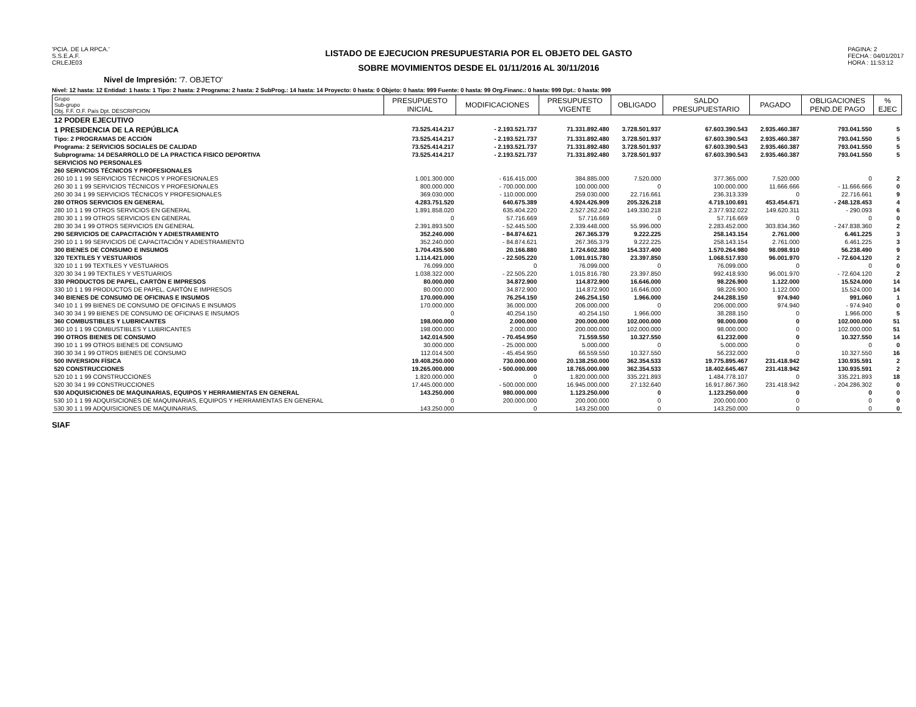'PCIA. DE LA RPCA.'
S.S.E.A.F.
CRLEJE03
LISTADO DE EJECUCION PRESUPUESTARIA POR EL OBJETO DEL GASTO
SOBRE MOVIMIENTOS DESDE EL 01/11/2016 AL 30/11/2016
PAGINA: 2
FECHA : 04/01/2017
HORA : 11:53:12
Nivel de Impresión: '7. OBJETO'
Nivel: 12 hasta: 12 Entidad: 1 hasta: 1 Tipo: 2 hasta: 2 Programa: 2 hasta: 2 SubProg.: 14 hasta: 14 Proyecto: 0 hasta: 0 Objeto: 0 hasta: 999 Fuente: 0 hasta: 99 Org.Financ.: 0 hasta: 999 Dpt.: 0 hasta: 999
| Grupo Sub-grupo Obj. F.F. O.F. País Dpt. DESCRIPCION | PRESUPUESTO INICIAL | MODIFICACIONES | PRESUPUESTO VIGENTE | OBLIGADO | SALDO PRESUPUESTARIO | PAGADO | OBLIGACIONES PEND.DE PAGO | % EJEC |
| --- | --- | --- | --- | --- | --- | --- | --- | --- |
| 12 PODER EJECUTIVO | | | | | | | | |
| 1 PRESIDENCIA DE LA REPÚBLICA | 73.525.414.217 | - 2.193.521.737 | 71.331.892.480 | 3.728.501.937 | 67.603.390.543 | 2.935.460.387 | 793.041.550 | 5 |
| Tipo: 2 PROGRAMAS DE ACCIÓN | 73.525.414.217 | - 2.193.521.737 | 71.331.892.480 | 3.728.501.937 | 67.603.390.543 | 2.935.460.387 | 793.041.550 | 5 |
| Programa: 2 SERVICIOS SOCIALES DE CALIDAD | 73.525.414.217 | - 2.193.521.737 | 71.331.892.480 | 3.728.501.937 | 67.603.390.543 | 2.935.460.387 | 793.041.550 | 5 |
| Subprograma: 14 DESARROLLO DE LA PRACTICA FISICO DEPORTIVA | 73.525.414.217 | - 2.193.521.737 | 71.331.892.480 | 3.728.501.937 | 67.603.390.543 | 2.935.460.387 | 793.041.550 | 5 |
| SERVICIOS NO PERSONALES | | | | | | | | |
| 260 SERVICIOS TÉCNICOS Y PROFESIONALES | | | | | | | | |
| 260 10 1 1 99 SERVICIOS TÉCNICOS Y PROFESIONALES | 1.001.300.000 | - 616.415.000 | 384.885.000 | 7.520.000 | 377.365.000 | 7.520.000 | 0 | 2 |
| 260 30 1 1 99 SERVICIOS TÉCNICOS Y PROFESIONALES | 800.000.000 | - 700.000.000 | 100.000.000 | 0 | 100.000.000 | 11.666.666 | - 11.666.666 | 0 |
| 260 30 34 1 99 SERVICIOS TÉCNICOS Y PROFESIONALES | 369.030.000 | - 110.000.000 | 259.030.000 | 22.716.661 | 236.313.339 | 0 | 22.716.661 | 9 |
| 280 OTROS SERVICIOS EN GENERAL | 4.283.751.520 | 640.675.389 | 4.924.426.909 | 205.326.218 | 4.719.100.691 | 453.454.671 | - 248.128.453 | 4 |
| 280 10 1 1 99 OTROS SERVICIOS EN GENERAL | 1.891.858.020 | 635.404.220 | 2.527.262.240 | 149.330.218 | 2.377.932.022 | 149.620.311 | - 290.093 | 6 |
| 280 30 1 1 99 OTROS SERVICIOS EN GENERAL | 0 | 57.716.669 | 57.716.669 | 0 | 57.716.669 | 0 | 0 | 0 |
| 280 30 34 1 99 OTROS SERVICIOS EN GENERAL | 2.391.893.500 | - 52.445.500 | 2.339.448.000 | 55.996.000 | 2.283.452.000 | 303.834.360 | - 247.838.360 | 2 |
| 290 SERVICIOS DE CAPACITACIÓN Y ADIESTRAMIENTO | 352.240.000 | - 84.874.621 | 267.365.379 | 9.222.225 | 258.143.154 | 2.761.000 | 6.461.225 | 3 |
| 290 10 1 1 99 SERVICIOS DE CAPACITACIÓN Y ADIESTRAMIENTO | 352.240.000 | - 84.874.621 | 267.365.379 | 9.222.225 | 258.143.154 | 2.761.000 | 6.461.225 | 3 |
| 300 BIENES DE CONSUMO E INSUMOS | 1.704.435.500 | 20.166.880 | 1.724.602.380 | 154.337.400 | 1.570.264.980 | 98.098.910 | 56.238.490 | 9 |
| 320 TEXTILES Y VESTUARIOS | 1.114.421.000 | - 22.505.220 | 1.091.915.780 | 23.397.850 | 1.068.517.930 | 96.001.970 | - 72.604.120 | 2 |
| 320 10 1 1 99 TEXTILES Y VESTUARIOS | 76.099.000 | 0 | 76.099.000 | 0 | 76.099.000 | 0 | 0 | 0 |
| 320 30 34 1 99 TEXTILES Y VESTUARIOS | 1.038.322.000 | - 22.505.220 | 1.015.816.780 | 23.397.850 | 992.418.930 | 96.001.970 | - 72.604.120 | 2 |
| 330 PRODUCTOS DE PAPEL, CARTÓN E IMPRESOS | 80.000.000 | 34.872.900 | 114.872.900 | 16.646.000 | 98.226.900 | 1.122.000 | 15.524.000 | 14 |
| 330 10 1 1 99 PRODUCTOS DE PAPEL, CARTÓN E IMPRESOS | 80.000.000 | 34.872.900 | 114.872.900 | 16.646.000 | 98.226.900 | 1.122.000 | 15.524.000 | 14 |
| 340 BIENES DE CONSUMO DE OFICINAS E INSUMOS | 170.000.000 | 76.254.150 | 246.254.150 | 1.966.000 | 244.288.150 | 974.940 | 991.060 | 1 |
| 340 10 1 1 99 BIENES DE CONSUMO DE OFICINAS E INSUMOS | 170.000.000 | 36.000.000 | 206.000.000 | 0 | 206.000.000 | 974.940 | - 974.940 | 0 |
| 340 30 34 1 99 BIENES DE CONSUMO DE OFICINAS E INSUMOS | 0 | 40.254.150 | 40.254.150 | 1.966.000 | 38.288.150 | 0 | 1.966.000 | 5 |
| 360 COMBUSTIBLES Y LUBRICANTES | 198.000.000 | 2.000.000 | 200.000.000 | 102.000.000 | 98.000.000 | 0 | 102.000.000 | 51 |
| 360 10 1 1 99 COMBUSTIBLES Y LUBRICANTES | 198.000.000 | 2.000.000 | 200.000.000 | 102.000.000 | 98.000.000 | 0 | 102.000.000 | 51 |
| 390 OTROS BIENES DE CONSUMO | 142.014.500 | - 70.454.950 | 71.559.550 | 10.327.550 | 61.232.000 | 0 | 10.327.550 | 14 |
| 390 10 1 1 99 OTROS BIENES DE CONSUMO | 30.000.000 | - 25.000.000 | 5.000.000 | 0 | 5.000.000 | 0 | 0 | 0 |
| 390 30 34 1 99 OTROS BIENES DE CONSUMO | 112.014.500 | - 45.454.950 | 66.559.550 | 10.327.550 | 56.232.000 | 0 | 10.327.550 | 16 |
| 500 INVERSION FÍSICA | 19.408.250.000 | 730.000.000 | 20.138.250.000 | 362.354.533 | 19.775.895.467 | 231.418.942 | 130.935.591 | 2 |
| 520 CONSTRUCCIONES | 19.265.000.000 | - 500.000.000 | 18.765.000.000 | 362.354.533 | 18.402.645.467 | 231.418.942 | 130.935.591 | 2 |
| 520 10 1 1 99 CONSTRUCCIONES | 1.820.000.000 | 0 | 1.820.000.000 | 335.221.893 | 1.484.778.107 | 0 | 335.221.893 | 18 |
| 520 30 34 1 99 CONSTRUCCIONES | 17.445.000.000 | - 500.000.000 | 16.945.000.000 | 27.132.640 | 16.917.867.360 | 231.418.942 | - 204.286.302 | 0 |
| 530 ADQUISICIONES DE MAQUINARIAS, EQUIPOS Y HERRAMIENTAS EN GENERAL | 143.250.000 | 980.000.000 | 1.123.250.000 | 0 | 1.123.250.000 | 0 | 0 | 0 |
| 530 10 1 1 99 ADQUISICIONES DE MAQUINARIAS, EQUIPOS Y HERRAMIENTAS EN GENERAL | 0 | 200.000.000 | 200.000.000 | 0 | 200.000.000 | 0 | 0 | 0 |
| 530 30 1 1 99 ADQUISICIONES DE MAQUINARIAS, | 143.250.000 | 0 | 143.250.000 | 0 | 143.250.000 | 0 | 0 | 0 |
SIAF